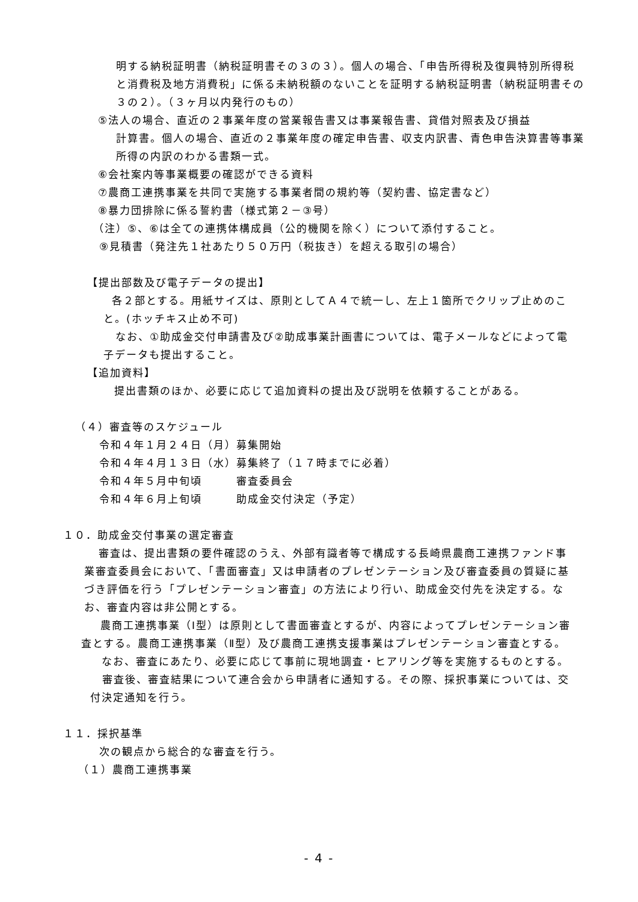明する納税証明書（納税証明書その３の３）。個人の場合、「申告所得税及復興特別所得税と消費税及地方消費税」に係る未納税額のないことを証明する納税証明書（納税証明書その３の２）。（３ヶ月以内発行のもの）
⑤法人の場合、直近の２事業年度の営業報告書又は事業報告書、貸借対照表及び損益
計算書。個人の場合、直近の２事業年度の確定申告書、収支内訳書、青色申告決算書等事業所得の内訳のわかる書類一式。
⑥会社案内等事業概要の確認ができる資料
⑦農商工連携事業を共同で実施する事業者間の規約等（契約書、協定書など）
⑧暴力団排除に係る誓約書（様式第２－③号）
（注）⑤、⑥は全ての連携体構成員（公的機関を除く）について添付すること。
⑨見積書（発注先１社あたり５０万円（税抜き）を超える取引の場合）
【提出部数及び電子データの提出】
各２部とする。用紙サイズは、原則としてＡ４で統一し、左上１箇所でクリップ止めのこと。(ホッチキス止め不可)
なお、①助成金交付申請書及び②助成事業計画書については、電子メールなどによって電子データも提出すること。
【追加資料】
提出書類のほか、必要に応じて追加資料の提出及び説明を依頼することがある。
（４）審査等のスケジュール
令和４年１月２４日（月）募集開始
令和４年４月１３日（水）募集終了（１７時までに必着）
令和４年５月中旬頃　　　審査委員会
令和４年６月上旬頃　　　助成金交付決定（予定）
１０．助成金交付事業の選定審査
審査は、提出書類の要件確認のうえ、外部有識者等で構成する長崎県農商工連携ファンド事業審査委員会において、「書面審査」又は申請者のプレゼンテーション及び審査委員の質疑に基づき評価を行う「プレゼンテーション審査」の方法により行い、助成金交付先を決定する。なお、審査内容は非公開とする。
農商工連携事業（Ⅰ型）は原則として書面審査とするが、内容によってプレゼンテーション審査とする。農商工連携事業（Ⅱ型）及び農商工連携支援事業はプレゼンテーション審査とする。
なお、審査にあたり、必要に応じて事前に現地調査・ヒアリング等を実施するものとする。
審査後、審査結果について連合会から申請者に通知する。その際、採択事業については、交付決定通知を行う。
１１．採択基準
次の観点から総合的な審査を行う。
（１）農商工連携事業
- 4 -